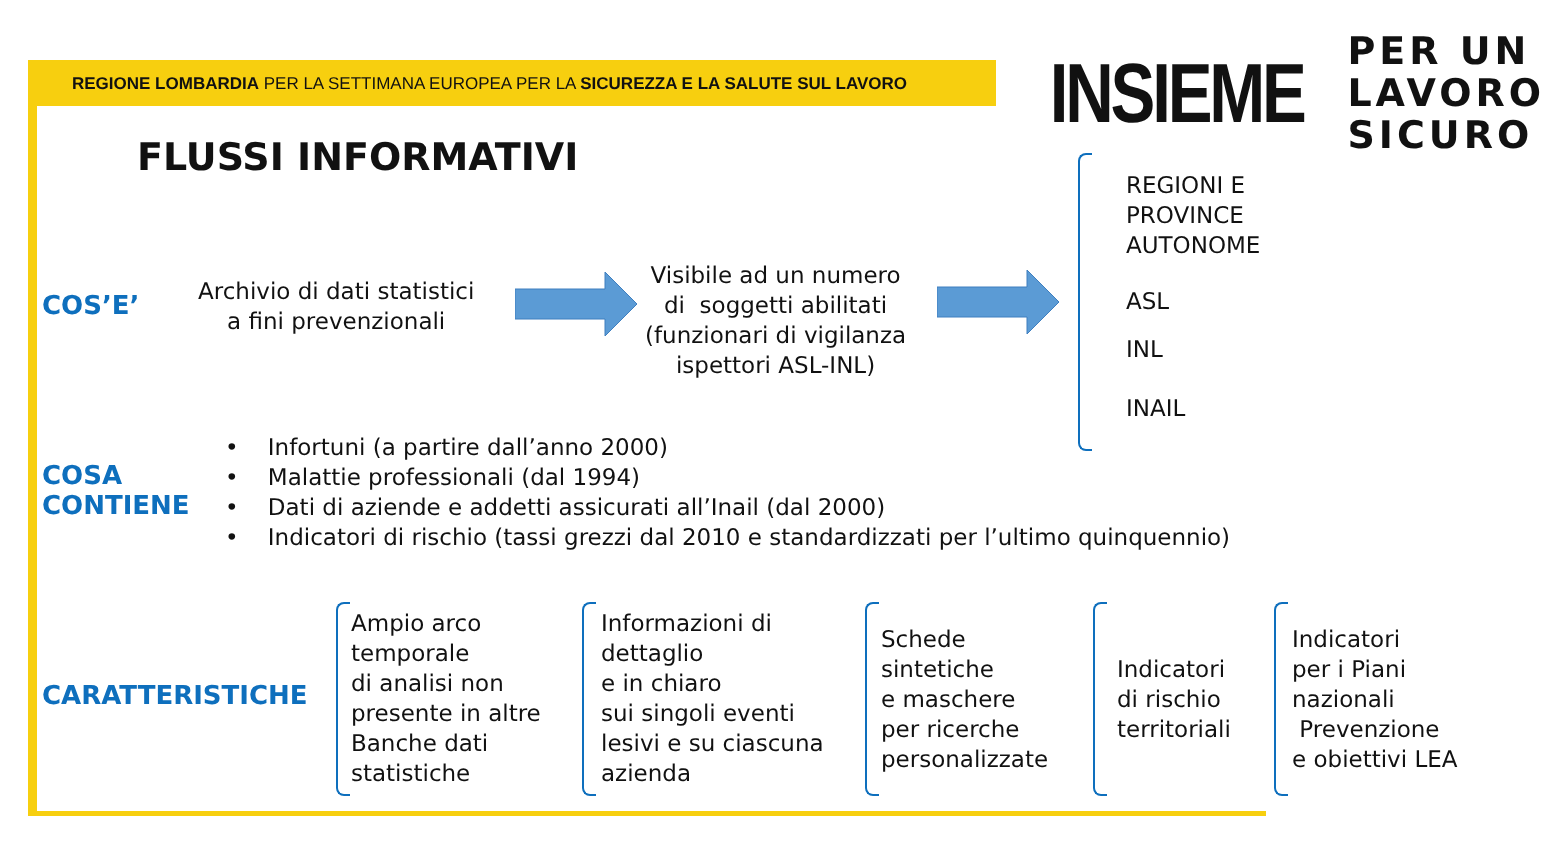REGIONE LOMBARDIA PER LA SETTIMANA EUROPEA PER LA SICUREZZA E LA SALUTE SUL LAVORO
INSIEME
PER UN
LAVORO
SICURO
FLUSSI INFORMATIVI
COS’E’
Archivio di dati statistici
a fini prevenzionali
Visibile ad un numero
di soggetti abilitati
(funzionari di vigilanza
ispettori ASL-INL)
REGIONI E
PROVINCE
AUTONOME
ASL
INL
INAIL
COSA
CONTIENE
• Infortuni (a partire dall’anno 2000)
• Malattie professionali (dal 1994)
• Dati di aziende e addetti assicurati all’Inail (dal 2000)
• Indicatori di rischio (tassi grezzi dal 2010 e standardizzati per l’ultimo quinquennio)
CARATTERISTICHE
Ampio arco
temporale
di analisi non
presente in altre
Banche dati
statistiche
Informazioni di
dettaglio
e in chiaro
sui singoli eventi
lesivi e su ciascuna
azienda
Schede
sintetiche
e maschere
per ricerche
personalizzate
Indicatori
di rischio
territoriali
Indicatori
per i Piani
nazionali
Prevenzione
e obiettivi LEA